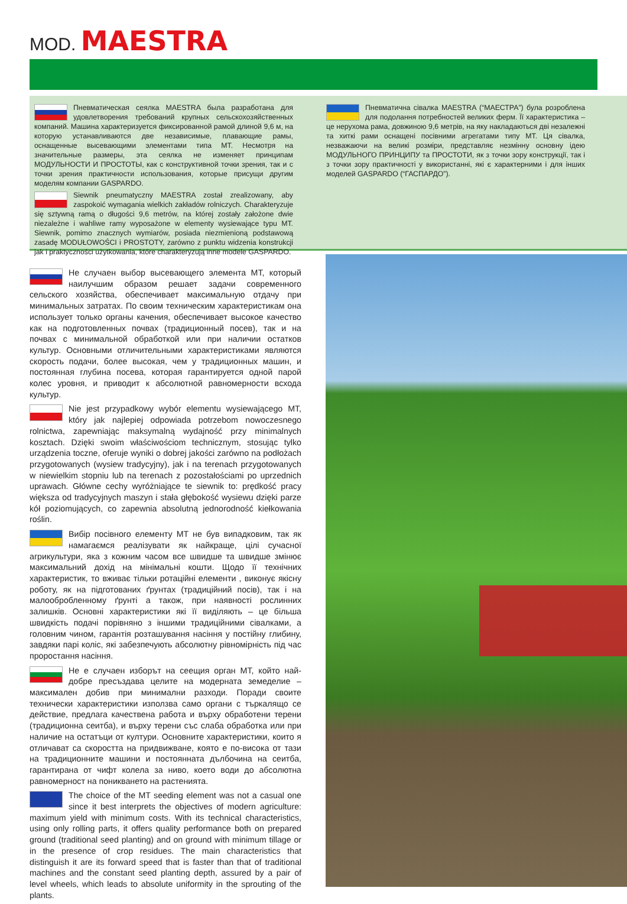MOD. MAESTRA
Пневматическая сеялка MAESTRA была разработана для удовлетворения требований крупных сельскохозяйственных компаний. Машина характеризуется фиксированной рамой длиной 9,6 м, на которую устанавливаются две независимые, плавающие рамы, оснащенные высевающими элементами типа MT. Несмотря на значительные размеры, эта сеялка не изменяет принципам МОДУЛЬНОСТИ И ПРОСТОТЫ, как с конструктивной точки зрения, так и с точки зрения практичности использования, которые присущи другим моделям компании GASPARDO.
Siewnik pneumatyczny MAESTRA został zrealizowany, aby zaspokoić wymagania wielkich zakładów rolniczych. Charakteryzuje się sztywną ramą o długości 9,6 metrów, na której zostały założone dwie niezależne i wahliwe ramy wyposażone w elementy wysiewające typu MT. Siewnik, pomimo znacznych wymiarów, posiada niezmienioną podstawową zasadę MODUŁOWOŚCI i PROSTOTY, zarówno z punktu widzenia konstrukcji jak i praktyczności użytkowania, które charakteryzują inne modele GASPARDO.
Пневматична сівалка MAESTRA (“МАЕСТРА”) була розроблена для подолання потребностей великих ферм. Її характеристика – це нерухома рама, довжиною 9,6 метрів, на яку накладаються дві незалежні та хиткі рами оснащені посівними агрегатами типу MT. Ця сівалка, незважаючи на великі розміри, представляє незмінну основну ідею МОДУЛЬНОГО ПРИНЦИПУ та ПРОСТОТИ, як з точки зору конструкції, так і з точки зору практичності у використанні, які є характерними і для інших моделей GASPARDO (“ГАСПАРДО”).
Не случаен выбор высевающего элемента MT, который наилучшим образом решает задачи современного сельского хозяйства, обеспечивает максимальную отдачу при минимальных затратах. По своим техническим характеристикам она использует только органы качения, обеспечивает высокое качество как на подготовленных почвах (традиционный посев), так и на почвах с минимальной обработкой или при наличии остатков культур. Основными отличительными характеристиками являются скорость подачи, более высокая, чем у традиционных машин, и постоянная глубина посева, которая гарантируется одной парой колес уровня, и приводит к абсолютной равномерности всхода культур.
Nie jest przypadkowy wybór elementu wysiewającego MT, który jak najlepiej odpowiada potrzebom nowoczesnego rolnictwa, zapewniając maksymalną wydajność przy minimalnych kosztach. Dzięki swoim właściwościom technicznym, stosując tylko urządzenia toczne, oferuje wyniki o dobrej jakości zarówno na podłożach przygotowanych (wysiew tradycyjny), jak i na terenach przygotowanych w niewielkim stopniu lub na terenach z pozostałościami po uprzednich uprawach. Główne cechy wyróżniające te siewnik to: prędkość pracy większa od tradycyjnych maszyn i stała głębokość wysiewu dzięki parze kół poziomujących, co zapewnia absolutną jednorodność kiełkowania roślin.
Вибір посівного елементу MT не був випадковим, так як намагаємся реалізувати як найкраще, цілі сучасної агрикультури, яка з кожним часом все швидше та швидше змінює максимальний дохід на мінімальні кошти. Щодо її технічних характеристик, то вживає тільки ротаційні елементи , виконує якісну роботу, як на підготованих ґрунтах (традиційний посів), так і на малообробленному ґрунті а також, при наявності рослинних залишків. Основні характеристики які її виділяють – це більша швидкість подачі порівняно з іншими традиційними сівалками, а головним чином, гарантія розташування насіння у постійну глибину, завдяки парі коліс, які забезпечують абсолютну рівномірність під час проростання насіння.
Не е случаен изборът на сеещия орган MT, който най-добре пресъздава целите на модерната земеделие – максимален добив при минимални разходи. Поради своите технически характеристики използва само органи с търкалящо се действие, предлага качествена работа и върху обработени терени (традиционна сеитба), и върху терени със слаба обработка или при наличие на остатъци от култури. Основните характеристики, които я отличават са скоростта на придвижване, която е по-висока от тази на традиционните машини и постоянната дълбочина на сеитба, гарантирана от чифт колела за ниво, което води до абсолютна равномерност на поникването на растенията.
The choice of the MT seeding element was not a casual one since it best interprets the objectives of modern agriculture: maximum yield with minimum costs. With its technical characteristics, using only rolling parts, it offers quality performance both on prepared ground (traditional seed planting) and on ground with minimum tillage or in the presence of crop residues. The main characteristics that distinguish it are its forward speed that is faster than that of traditional machines and the constant seed planting depth, assured by a pair of level wheels, which leads to absolute uniformity in the sprouting of the plants.